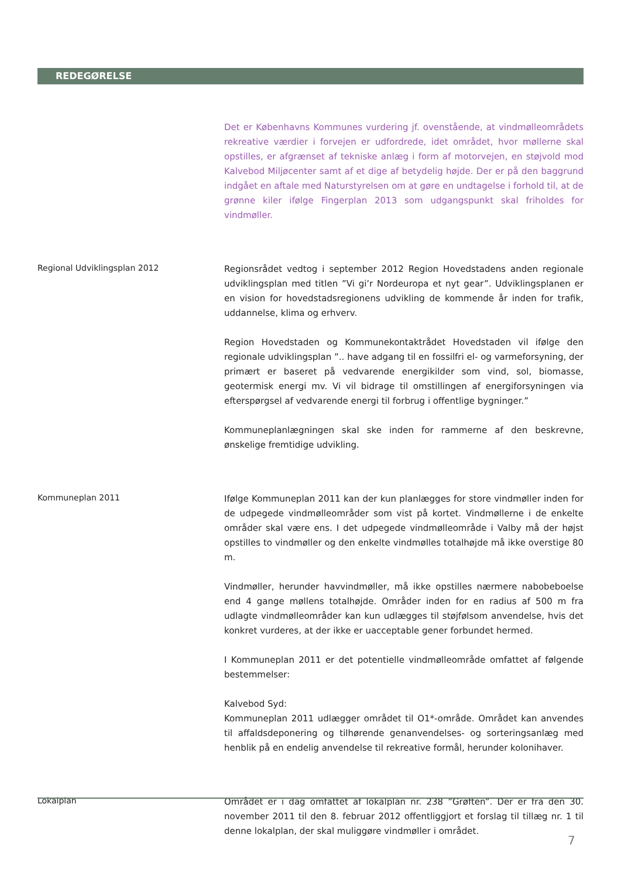REDEGØRELSE
Det er Københavns Kommunes vurdering jf. ovenstående, at vindmølleområdets rekreative værdier i forvejen er udfordrede, idet området, hvor møllerne skal opstilles, er afgrænset af tekniske anlæg i form af motorvejen, en støjvold mod Kalvebod Miljøcenter samt af et dige af betydelig højde. Der er på den baggrund indgået en aftale med Naturstyrelsen om at gøre en undtagelse i forhold til, at de grønne kiler ifølge Fingerplan 2013 som udgangspunkt skal friholdes for vindmøller.
Regional Udviklingsplan 2012
Regionsrådet vedtog i september 2012 Region Hovedstadens anden regionale udviklingsplan med titlen ”Vi gi’r Nordeuropa et nyt gear”. Udviklingsplanen er en vision for hovedstadsregionens udvikling de kommende år inden for trafik, uddannelse, klima og erhverv.
Region Hovedstaden og Kommunekontaktrådet Hovedstaden vil ifølge den regionale udviklingsplan ”.. have adgang til en fossilfri el- og varmeforsyning, der primært er baseret på vedvarende energikilder som vind, sol, biomasse, geotermisk energi mv. Vi vil bidrage til omstillingen af energiforsyningen via efterspørgsel af vedvarende energi til forbrug i offentlige bygninger.”
Kommuneplanlægningen skal ske inden for rammerne af den beskrevne, ønskelige fremtidige udvikling.
Kommuneplan 2011
Ifølge Kommuneplan 2011 kan der kun planlægges for store vindmøller inden for de udpegede vindmølleområder som vist på kortet. Vindmøllerne i de enkelte områder skal være ens. I det udpegede vindmølleområde i Valby må der højst opstilles to vindmøller og den enkelte vindmølles totalhøjde må ikke overstige 80 m.
Vindmøller, herunder havvindmøller, må ikke opstilles nærmere nabobeboelse end 4 gange møllens totalhøjde. Områder inden for en radius af 500 m fra udlagte vindmølleområder kan kun udlægges til støjfølsom anvendelse, hvis det konkret vurderes, at der ikke er uacceptable gener forbundet hermed.
I Kommuneplan 2011 er det potentielle vindmølleområde omfattet af følgende bestemmelser:
Kalvebod Syd:
Kommuneplan 2011 udlægger området til O1*-område. Området kan anvendes til affaldsdeponering og tilhørende genanvendelses- og sorteringsanlæg med henblik på en endelig anvendelse til rekreative formål, herunder kolonihaver.
Lokalplan
Området er i dag omfattet af lokalplan nr. 238 ”Grøften”. Der er fra den 30. november 2011 til den 8. februar 2012 offentliggjort et forslag til tillæg nr. 1 til denne lokalplan, der skal muliggøre vindmøller i området.
7